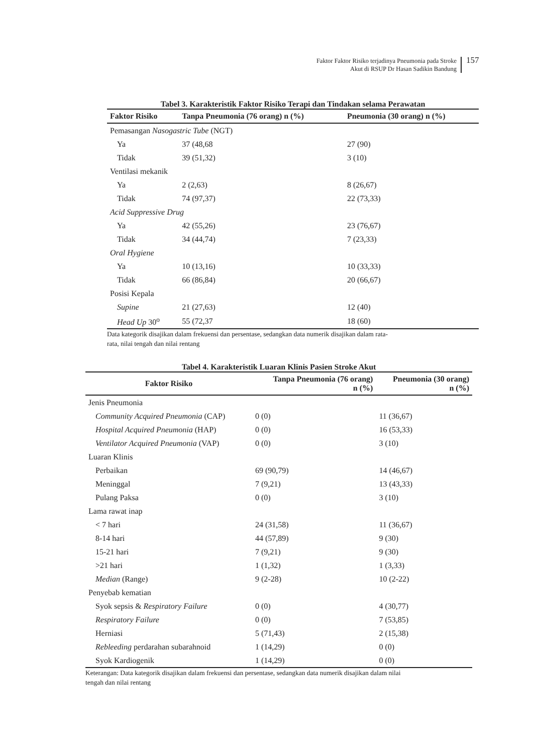Faktor Faktor Risiko terjadinya Pneumonia pada Stroke
Akut di RSUP Dr Hasan Sadikin Bandung
157
Tabel 3. Karakteristik Faktor Risiko Terapi dan Tindakan selama Perawatan
| Faktor Risiko | Tanpa Pneumonia (76 orang) n (%) | Pneumonia (30 orang) n (%) |
| --- | --- | --- |
| Pemasangan Nasogastric Tube (NGT) | | |
| Ya | 37 (48,68 | 27 (90) |
| Tidak | 39 (51,32) | 3 (10) |
| Ventilasi mekanik | | |
| Ya | 2 (2,63) | 8 (26,67) |
| Tidak | 74 (97,37) | 22 (73,33) |
| Acid Suppressive Drug | | |
| Ya | 42 (55,26) | 23 (76,67) |
| Tidak | 34 (44,74) | 7 (23,33) |
| Oral Hygiene | | |
| Ya | 10 (13,16) | 10 (33,33) |
| Tidak | 66 (86,84) | 20 (66,67) |
| Posisi Kepala | | |
| Supine | 21 (27,63) | 12 (40) |
| Head Up 30<sup>o</sup> | 55 (72,37 | 18 (60) |
Data kategorik disajikan dalam frekuensi dan persentase, sedangkan data numerik disajikan dalam rata-
rata, nilai tengah dan nilai rentang
Tabel 4. Karakteristik Luaran Klinis Pasien Stroke Akut
| Faktor Risiko | Tanpa Pneumonia (76 orang) n (%) | Pneumonia (30 orang) n (%) |
| --- | --- | --- |
| Jenis Pneumonia | | |
| Community Acquired Pneumonia (CAP) | 0 (0) | 11 (36,67) |
| Hospital Acquired Pneumonia (HAP) | 0 (0) | 16 (53,33) |
| Ventilator Acquired Pneumonia (VAP) | 0 (0) | 3 (10) |
| Luaran Klinis | | |
| Perbaikan | 69 (90,79) | 14 (46,67) |
| Meninggal | 7 (9,21) | 13 (43,33) |
| Pulang Paksa | 0 (0) | 3 (10) |
| Lama rawat inap | | |
| < 7 hari | 24 (31,58) | 11 (36,67) |
| 8-14 hari | 44 (57,89) | 9 (30) |
| 15-21 hari | 7 (9,21) | 9 (30) |
| >21 hari | 1 (1,32) | 1 (3,33) |
| Median (Range) | 9 (2-28) | 10 (2-22) |
| Penyebab kematian | | |
| Syok sepsis & Respiratory Failure | 0 (0) | 4 (30,77) |
| Respiratory Failure | 0 (0) | 7 (53,85) |
| Herniasi | 5 (71,43) | 2 (15,38) |
| Rebleeding perdarahan subarahnoid | 1 (14,29) | 0 (0) |
| Syok Kardiogenik | 1 (14,29) | 0 (0) |
Keterangan: Data kategorik disajikan dalam frekuensi dan persentase, sedangkan data numerik disajikan dalam nilai
tengah dan nilai rentang